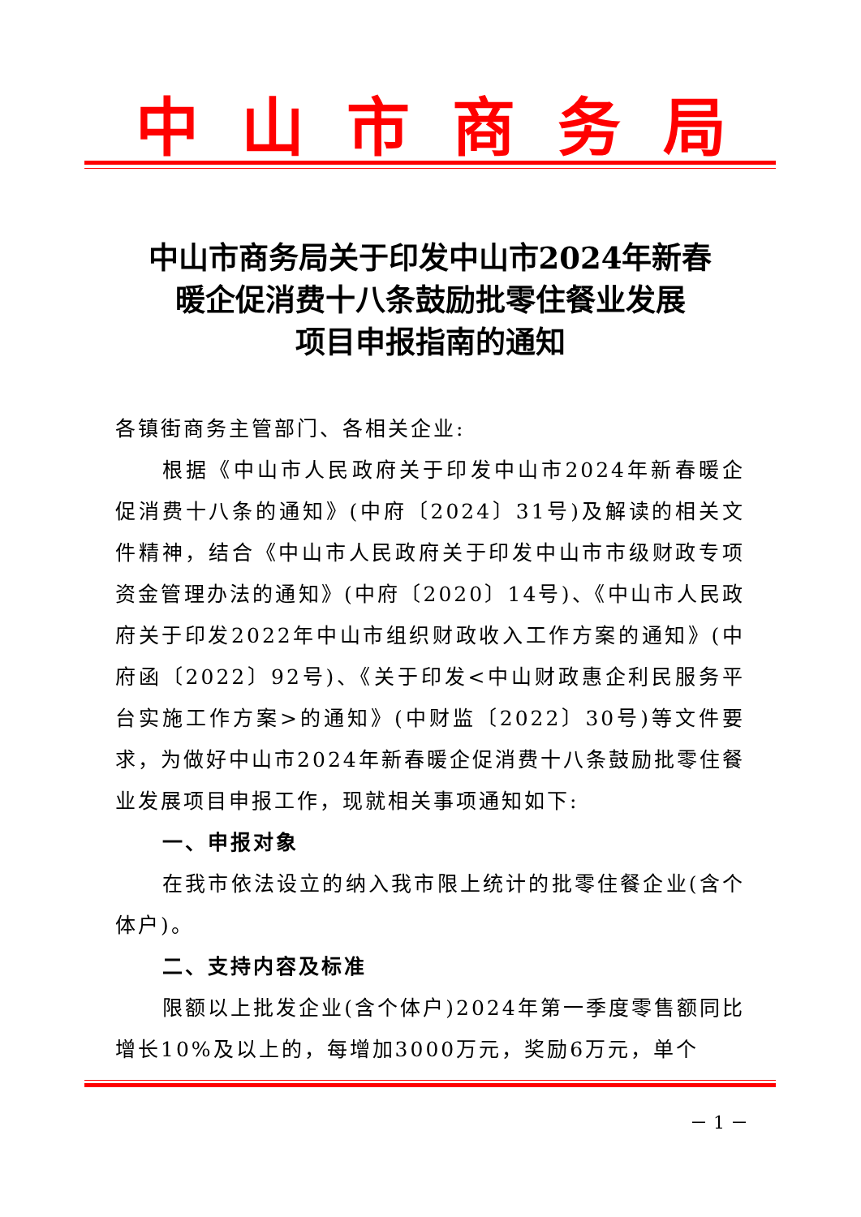中山市商务局
中山市商务局关于印发中山市2024年新春
暖企促消费十八条鼓励批零住餐业发展
项目申报指南的通知
各镇街商务主管部门、各相关企业:
根据《中山市人民政府关于印发中山市2024年新春暖企促消费十八条的通知》(中府〔2024〕31号)及解读的相关文件精神，结合《中山市人民政府关于印发中山市市级财政专项资金管理办法的通知》(中府〔2020〕14号)、《中山市人民政府关于印发2022年中山市组织财政收入工作方案的通知》(中府函〔2022〕92号)、《关于印发<中山财政惠企利民服务平台实施工作方案>的通知》(中财监〔2022〕30号)等文件要求，为做好中山市2024年新春暖企促消费十八条鼓励批零住餐业发展项目申报工作，现就相关事项通知如下:
一、申报对象
在我市依法设立的纳入我市限上统计的批零住餐企业(含个体户)。
二、支持内容及标准
限额以上批发企业(含个体户)2024年第一季度零售额同比增长10%及以上的，每增加3000万元，奖励6万元，单个
－ 1 －